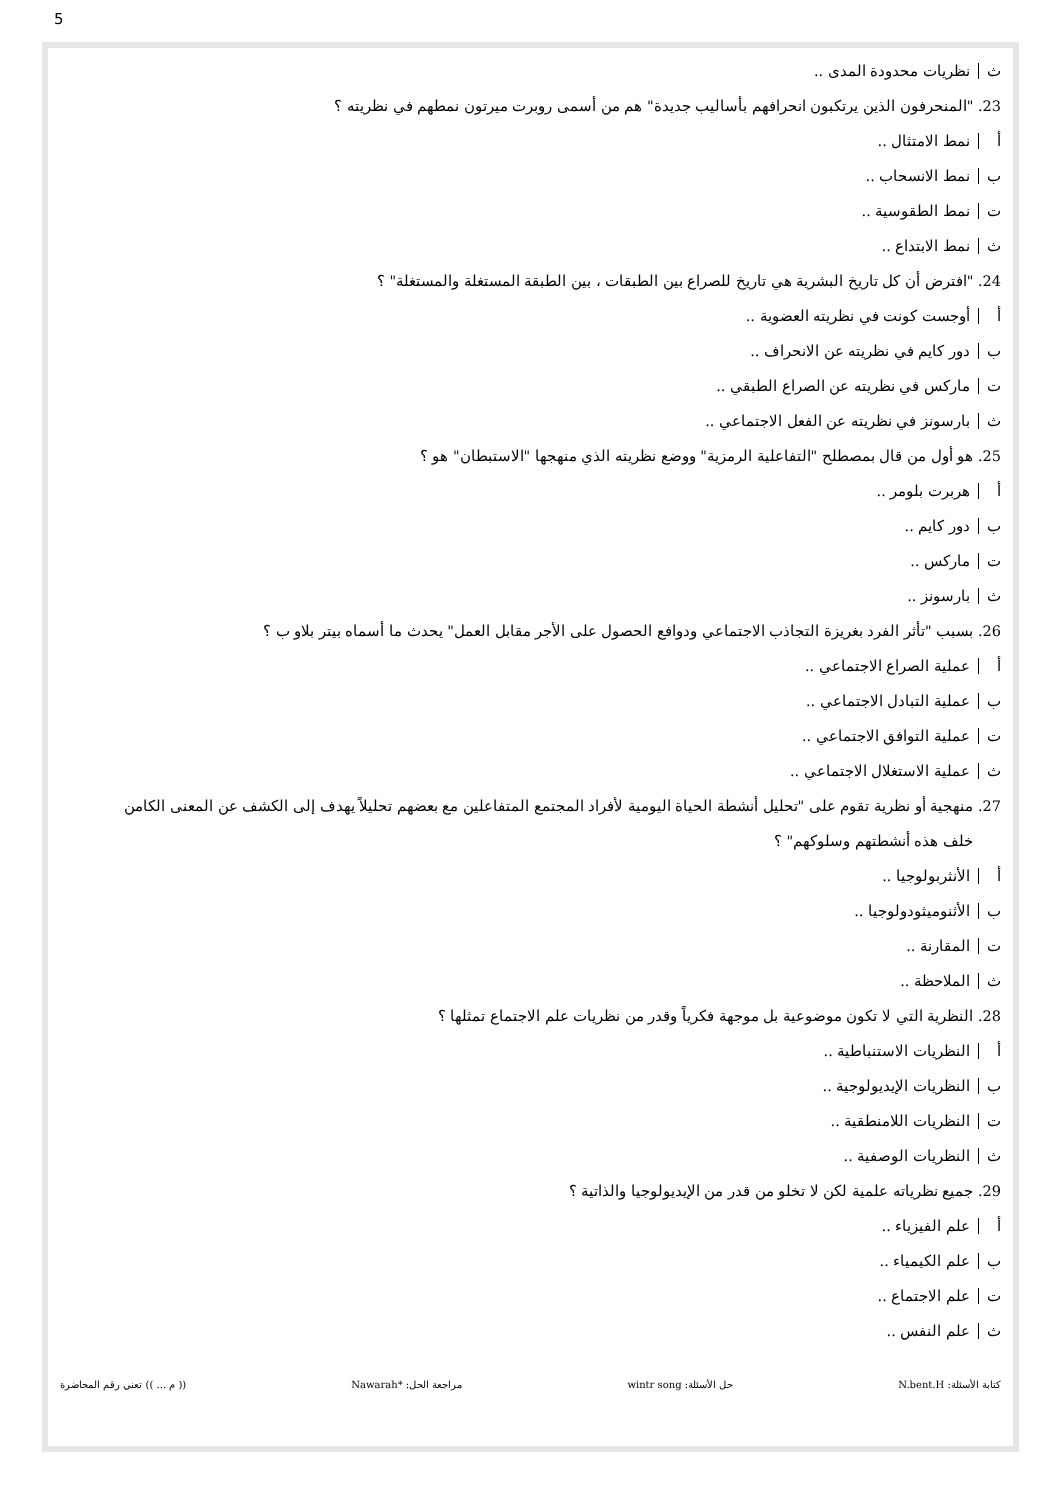5
ث نظريات محدودة المدى ..
23. "المنحرفون الذين يرتكبون انحرافهم بأساليب جديدة" هم من أسمى روبرت ميرتون نمطهم في نظريته ؟
أ نمط الامتثال ..
ب نمط الانسحاب ..
ت نمط الطقوسية ..
ث نمط الابتداع ..
24. "افترض أن كل تاريخ البشرية هي تاريخ للصراع بين الطبقات ، بين الطبقة المستغلة والمستغلة" ؟
أ أوجست كونت في نظريته العضوية ..
ب دور كايم في نظريته عن الانحراف ..
ت ماركس في نظريته عن الصراع الطبقي ..
ث بارسونز في نظريته عن الفعل الاجتماعي ..
25. هو أول من قال بمصطلح "التفاعلية الرمزية" ووضع نظريته الذي منهجها "الاستبطان" هو ؟
أ هربرت بلومر ..
ب دور كايم ..
ت ماركس ..
ث بارسونز ..
26. بسبب "تأثر الفرد بغريزة التجاذب الاجتماعي ودوافع الحصول على الأجر مقابل العمل" يحدث ما أسماه بيتر بلاو ب ؟
أ عملية الصراع الاجتماعي ..
ب عملية التبادل الاجتماعي ..
ت عملية التوافق الاجتماعي ..
ث عملية الاستغلال الاجتماعي ..
27. منهجية أو نظرية تقوم على "تحليل أنشطة الحياة اليومية لأفراد المجتمع المتفاعلين مع بعضهم تحليلاً يهدف إلى الكشف عن المعنى الكامن
خلف هذه أنشطتهم وسلوكهم" ؟
أ الأنثربولوجيا ..
ب الأثنوميثودولوجيا ..
ت المقارنة ..
ث الملاحظة ..
28. النظرية التي لا تكون موضوعية بل موجهة فكرياً وقدر من نظريات علم الاجتماع تمثلها ؟
أ النظريات الاستنباطية ..
ب النظريات الإيديولوجية ..
ت النظريات اللامنطقية ..
ث النظريات الوصفية ..
29. جميع نظرياته علمية لكن لا تخلو من قدر من الإيديولوجيا والذاتية ؟
أ علم الفيزياء ..
ب علم الكيمياء ..
ت علم الاجتماع ..
ث علم النفس ..
كتابة الأسئلة: N.bent.H حل الأسئلة: wintr song مراجعة الحل: *Nawarah (( م ... )) تعني رقم المحاضرة